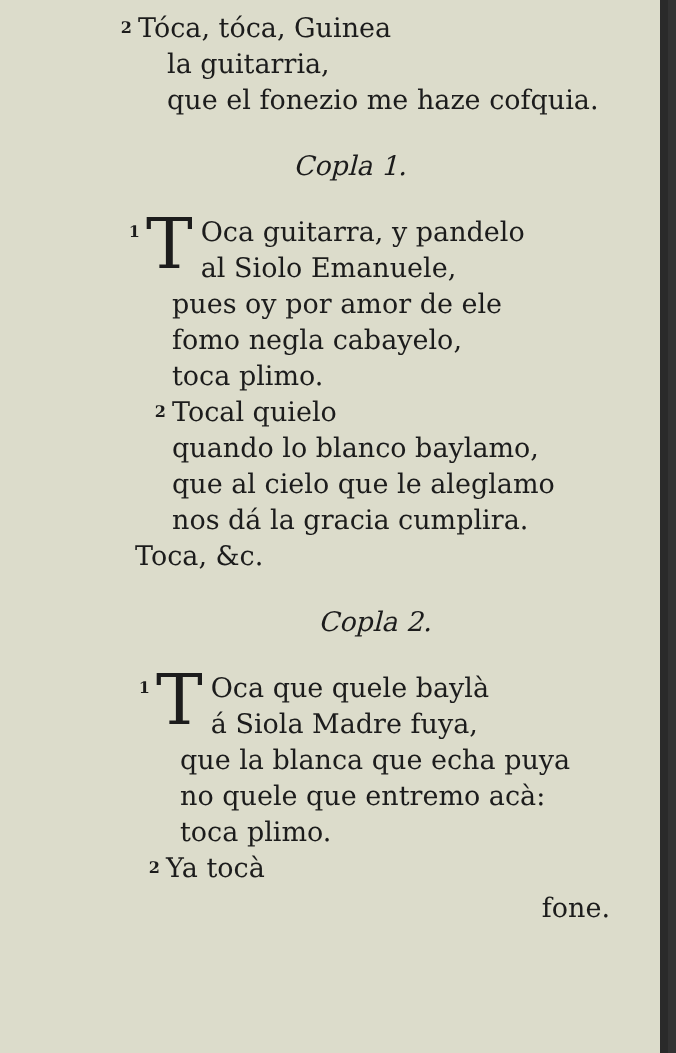2 Tóca, tóca, Guinea
la guitarria,
que el fonezio me haze cofquia.
Copla 1.
1 T Oca guitarra, y pandelo
al Siolo Emanuele,
pues oy por amor de ele
fomo negla cabayelo,
toca plimo.
2 Tocal quielo
quando lo blanco baylamo,
que al cielo que le aleglamo
nos dá la gracia cumplira.
Toca, &c.
Copla 2.
1 T Oca que quele baylà
á Siola Madre fuya,
que la blanca que echa puya
no quele que entremo acà:
toca plimo.
2 Ya tocà
fone.